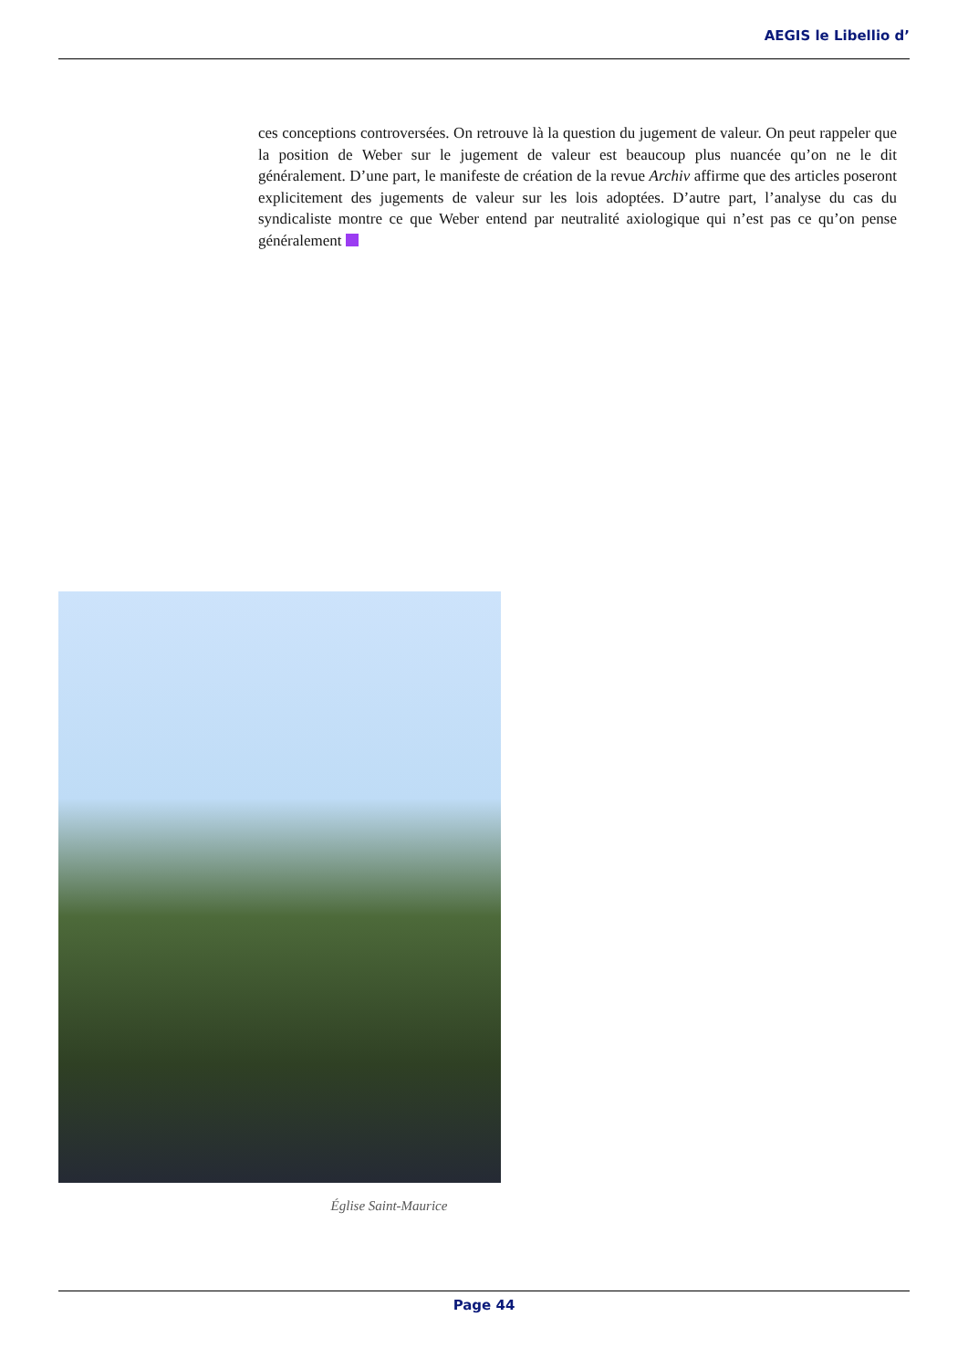AEGIS le Libellio d’
ces conceptions controversées. On retrouve là la question du jugement de valeur. On peut rappeler que la position de Weber sur le jugement de valeur est beaucoup plus nuancée qu’on ne le dit généralement. D’une part, le manifeste de création de la revue Archiv affirme que des articles poseront explicitement des jugements de valeur sur les lois adoptées. D’autre part, l’analyse du cas du syndicaliste montre ce que Weber entend par neutralité axiologique qui n’est pas ce qu’on pense généralement
Église Saint-Maurice
Page 44